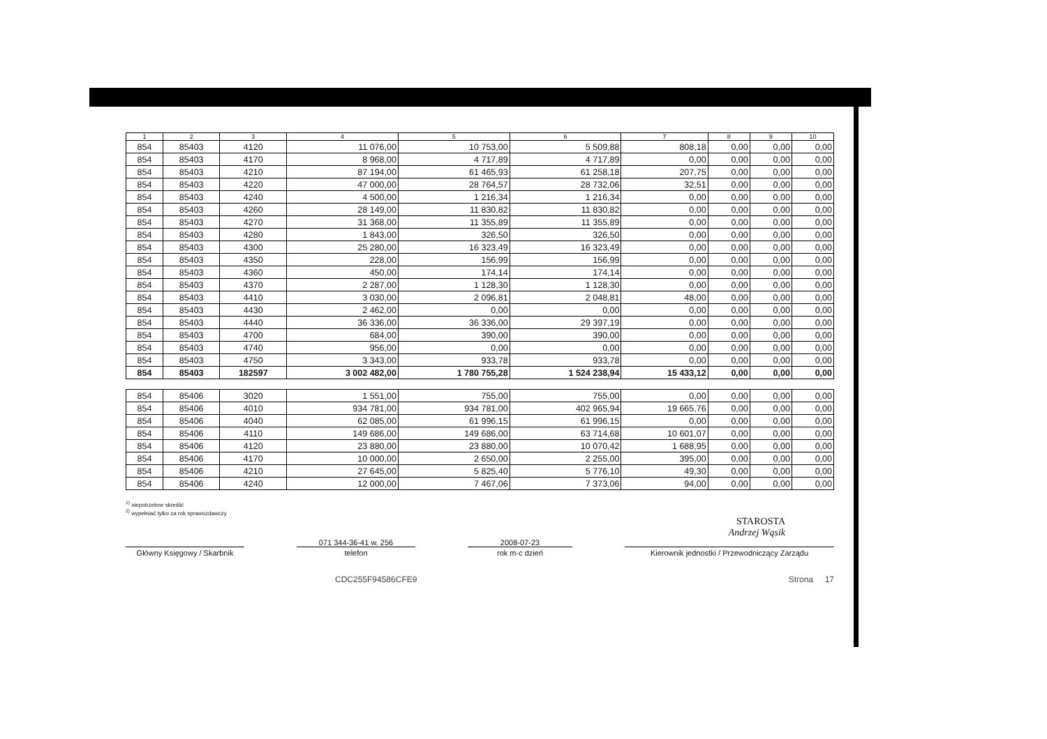| 1 | 2 | 3 | 4 | 5 | 6 | 7 | 8 | 9 | 10 |
| --- | --- | --- | --- | --- | --- | --- | --- | --- | --- |
| 854 | 85403 | 4120 | 11 076,00 | 10 753,00 | 5 509,88 | 808,18 | 0,00 | 0,00 | 0,00 |
| 854 | 85403 | 4170 | 8 968,00 | 4 717,89 | 4 717,89 | 0,00 | 0,00 | 0,00 | 0,00 |
| 854 | 85403 | 4210 | 87 194,00 | 61 465,93 | 61 258,18 | 207,75 | 0,00 | 0,00 | 0,00 |
| 854 | 85403 | 4220 | 47 000,00 | 28 764,57 | 28 732,06 | 32,51 | 0,00 | 0,00 | 0,00 |
| 854 | 85403 | 4240 | 4 500,00 | 1 216,34 | 1 216,34 | 0,00 | 0,00 | 0,00 | 0,00 |
| 854 | 85403 | 4260 | 28 149,00 | 11 830,82 | 11 830,82 | 0,00 | 0,00 | 0,00 | 0,00 |
| 854 | 85403 | 4270 | 31 368,00 | 11 355,89 | 11 355,89 | 0,00 | 0,00 | 0,00 | 0,00 |
| 854 | 85403 | 4280 | 1 843,00 | 326,50 | 326,50 | 0,00 | 0,00 | 0,00 | 0,00 |
| 854 | 85403 | 4300 | 25 280,00 | 16 323,49 | 16 323,49 | 0,00 | 0,00 | 0,00 | 0,00 |
| 854 | 85403 | 4350 | 228,00 | 156,99 | 156,99 | 0,00 | 0,00 | 0,00 | 0,00 |
| 854 | 85403 | 4360 | 450,00 | 174,14 | 174,14 | 0,00 | 0,00 | 0,00 | 0,00 |
| 854 | 85403 | 4370 | 2 287,00 | 1 128,30 | 1 128,30 | 0,00 | 0,00 | 0,00 | 0,00 |
| 854 | 85403 | 4410 | 3 030,00 | 2 096,81 | 2 048,81 | 48,00 | 0,00 | 0,00 | 0,00 |
| 854 | 85403 | 4430 | 2 462,00 | 0,00 | 0,00 | 0,00 | 0,00 | 0,00 | 0,00 |
| 854 | 85403 | 4440 | 36 336,00 | 36 336,00 | 29 397,19 | 0,00 | 0,00 | 0,00 | 0,00 |
| 854 | 85403 | 4700 | 684,00 | 390,00 | 390,00 | 0,00 | 0,00 | 0,00 | 0,00 |
| 854 | 85403 | 4740 | 956,00 | 0,00 | 0,00 | 0,00 | 0,00 | 0,00 | 0,00 |
| 854 | 85403 | 4750 | 3 343,00 | 933,78 | 933,78 | 0,00 | 0,00 | 0,00 | 0,00 |
| 854 | 85403 | 182597 | 3 002 482,00 | 1 780 755,28 | 1 524 238,94 | 15 433,12 | 0,00 | 0,00 | 0,00 |
| 854 | 85406 | 3020 | 1 551,00 | 755,00 | 755,00 | 0,00 | 0,00 | 0,00 | 0,00 |
| 854 | 85406 | 4010 | 934 781,00 | 934 781,00 | 402 965,94 | 19 665,76 | 0,00 | 0,00 | 0,00 |
| 854 | 85406 | 4040 | 62 085,00 | 61 996,15 | 61 996,15 | 0,00 | 0,00 | 0,00 | 0,00 |
| 854 | 85406 | 4110 | 149 686,00 | 149 686,00 | 63 714,68 | 10 601,07 | 0,00 | 0,00 | 0,00 |
| 854 | 85406 | 4120 | 23 880,00 | 23 880,00 | 10 070,42 | 1 688,95 | 0,00 | 0,00 | 0,00 |
| 854 | 85406 | 4170 | 10 000,00 | 2 650,00 | 2 255,00 | 395,00 | 0,00 | 0,00 | 0,00 |
| 854 | 85406 | 4210 | 27 645,00 | 5 825,40 | 5 776,10 | 49,30 | 0,00 | 0,00 | 0,00 |
| 854 | 85406 | 4240 | 12 000,00 | 7 467,06 | 7 373,06 | 94,00 | 0,00 | 0,00 | 0,00 |
<sup>1)</sup> niepotrzebne skreślić
<sup>2)</sup> wypełniać tylko za rok sprawozdawczy
STAROSTA
Andrzej Wąsik
Główny Księgowy / Skarbnik
071 344-36-41 w. 256
telefon
2008-07-23
rok m-c dzień
Kierownik jednostki / Przewodniczący Zarządu
CDC255F94586CFE9 Strona 17